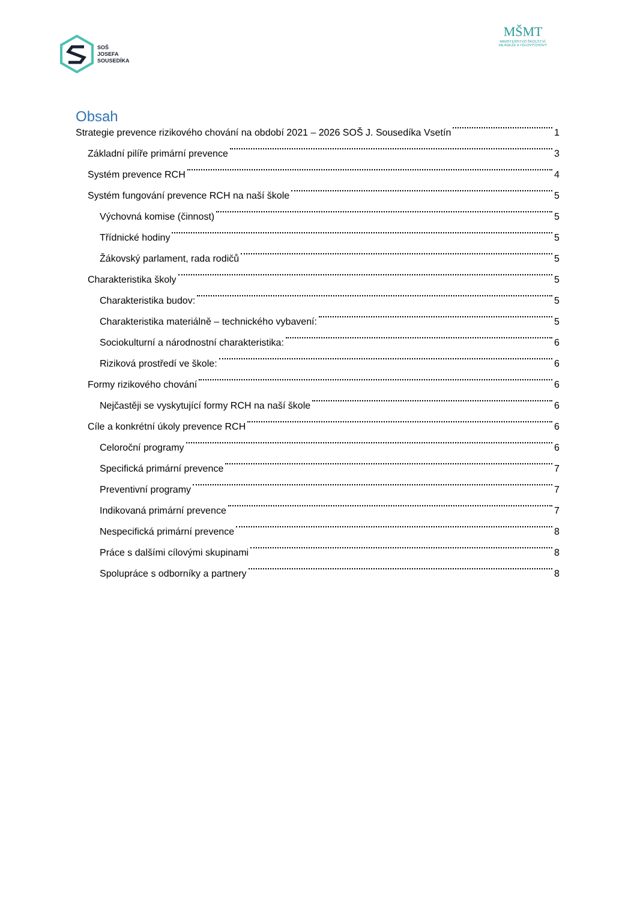SOŠ
JOSEFA
SOUSEDÍKA
MŠMT
MINISTERSTVO ŠKOLSTVÍ,
MLÁDEŽE A TĚLOVÝCHOVY
Obsah
Strategie prevence rizikového chování na období 2021 – 2026 SOŠ J. Sousedíka Vsetín 1
Základní pilíře primární prevence 3
Systém prevence RCH 4
Systém fungování prevence RCH na naší škole 5
Výchovná komise (činnost) 5
Třídnické hodiny 5
Žákovský parlament, rada rodičů 5
Charakteristika školy 5
Charakteristika budov: 5
Charakteristika materiálně – technického vybavení: 5
Sociokulturní a národnostní charakteristika: 6
Riziková prostředí ve škole: 6
Formy rizikového chování 6
Nejčastěji se vyskytující formy RCH na naší škole 6
Cíle a konkrétní úkoly prevence RCH 6
Celoroční programy 6
Specifická primární prevence 7
Preventivní programy 7
Indikovaná primární prevence 7
Nespecifická primární prevence 8
Práce s dalšími cílovými skupinami 8
Spolupráce s odborníky a partnery 8